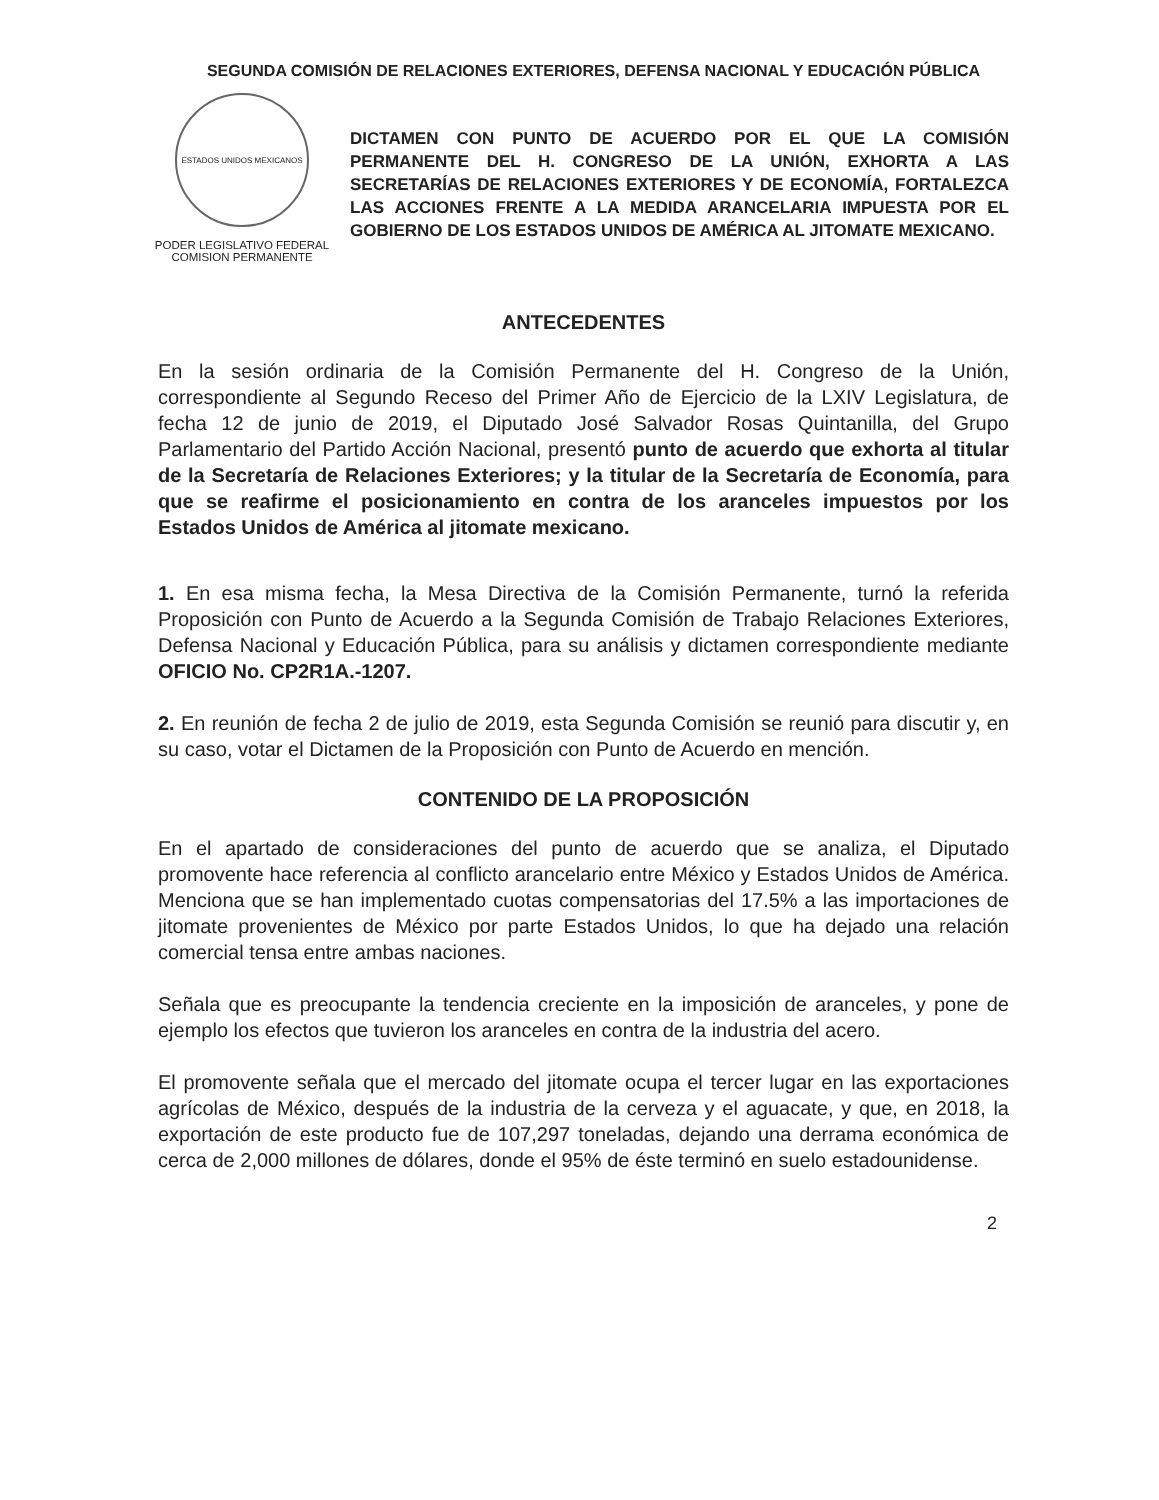SEGUNDA COMISIÓN DE RELACIONES EXTERIORES, DEFENSA NACIONAL Y EDUCACIÓN PÚBLICA
ESTADOS UNIDOS MEXICANOS
PODER LEGISLATIVO FEDERAL
COMISION PERMANENTE
DICTAMEN CON PUNTO DE ACUERDO POR EL QUE LA COMISIÓN PERMANENTE DEL H. CONGRESO DE LA UNIÓN, EXHORTA A LAS SECRETARÍAS DE RELACIONES EXTERIORES Y DE ECONOMÍA, FORTALEZCA LAS ACCIONES FRENTE A LA MEDIDA ARANCELARIA IMPUESTA POR EL GOBIERNO DE LOS ESTADOS UNIDOS DE AMÉRICA AL JITOMATE MEXICANO.
ANTECEDENTES
En la sesión ordinaria de la Comisión Permanente del H. Congreso de la Unión, correspondiente al Segundo Receso del Primer Año de Ejercicio de la LXIV Legislatura, de fecha 12 de junio de 2019, el Diputado José Salvador Rosas Quintanilla, del Grupo Parlamentario del Partido Acción Nacional, presentó punto de acuerdo que exhorta al titular de la Secretaría de Relaciones Exteriores; y la titular de la Secretaría de Economía, para que se reafirme el posicionamiento en contra de los aranceles impuestos por los Estados Unidos de América al jitomate mexicano.
1. En esa misma fecha, la Mesa Directiva de la Comisión Permanente, turnó la referida Proposición con Punto de Acuerdo a la Segunda Comisión de Trabajo Relaciones Exteriores, Defensa Nacional y Educación Pública, para su análisis y dictamen correspondiente mediante OFICIO No. CP2R1A.-1207.
2. En reunión de fecha 2 de julio de 2019, esta Segunda Comisión se reunió para discutir y, en su caso, votar el Dictamen de la Proposición con Punto de Acuerdo en mención.
CONTENIDO DE LA PROPOSICIÓN
En el apartado de consideraciones del punto de acuerdo que se analiza, el Diputado promovente hace referencia al conflicto arancelario entre México y Estados Unidos de América. Menciona que se han implementado cuotas compensatorias del 17.5% a las importaciones de jitomate provenientes de México por parte Estados Unidos, lo que ha dejado una relación comercial tensa entre ambas naciones.
Señala que es preocupante la tendencia creciente en la imposición de aranceles, y pone de ejemplo los efectos que tuvieron los aranceles en contra de la industria del acero.
El promovente señala que el mercado del jitomate ocupa el tercer lugar en las exportaciones agrícolas de México, después de la industria de la cerveza y el aguacate, y que, en 2018, la exportación de este producto fue de 107,297 toneladas, dejando una derrama económica de cerca de 2,000 millones de dólares, donde el 95% de éste terminó en suelo estadounidense.
2